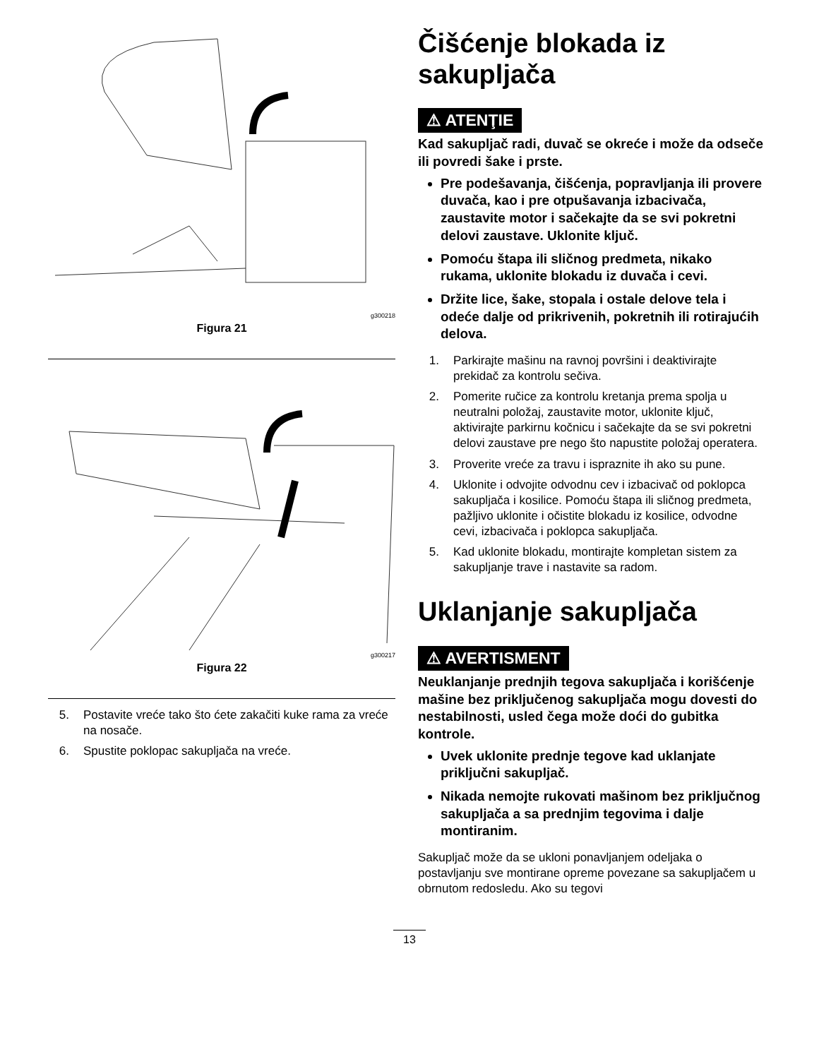g300218
Figura 21
g300217
Figura 22
5. Postavite vreće tako što ćete zakačiti kuke rama za vreće na nosače.
6. Spustite poklopac sakupljača na vreće.
Čišćenje blokada iz sakupljača
⚠ ATENŢIE
Kad sakupljač radi, duvač se okreće i može da odseče ili povredi šake i prste.
Pre podešavanja, čišćenja, popravljanja ili provere duvača, kao i pre otpušavanja izbacivača, zaustavite motor i sačekajte da se svi pokretni delovi zaustave. Uklonite ključ.
Pomoću štapa ili sličnog predmeta, nikako rukama, uklonite blokadu iz duvača i cevi.
Držite lice, šake, stopala i ostale delove tela i odeće dalje od prikrivenih, pokretnih ili rotirajućih delova.
1. Parkirajte mašinu na ravnoj površini i deaktivirajte prekidač za kontrolu sečiva.
2. Pomerite ručice za kontrolu kretanja prema spolja u neutralni položaj, zaustavite motor, uklonite ključ, aktivirajte parkirnu kočnicu i sačekajte da se svi pokretni delovi zaustave pre nego što napustite položaj operatera.
3. Proverite vreće za travu i ispraznite ih ako su pune.
4. Uklonite i odvojite odvodnu cev i izbacivač od poklopca sakupljača i kosilice. Pomoću štapa ili sličnog predmeta, pažljivo uklonite i očistite blokadu iz kosilice, odvodne cevi, izbacivača i poklopca sakupljača.
5. Kad uklonite blokadu, montirajte kompletan sistem za sakupljanje trave i nastavite sa radom.
Uklanjanje sakupljača
⚠ AVERTISMENT
Neuklanjanje prednjih tegova sakupljača i korišćenje mašine bez priključenog sakupljača mogu dovesti do nestabilnosti, usled čega može doći do gubitka kontrole.
Uvek uklonite prednje tegove kad uklanjate priključni sakupljač.
Nikada nemojte rukovati mašinom bez priključnog sakupljača a sa prednjim tegovima i dalje montiranim.
Sakupljač može da se ukloni ponavljanjem odeljaka o postavljanju sve montirane opreme povezane sa sakupljačem u obrnutom redosledu. Ako su tegovi
13